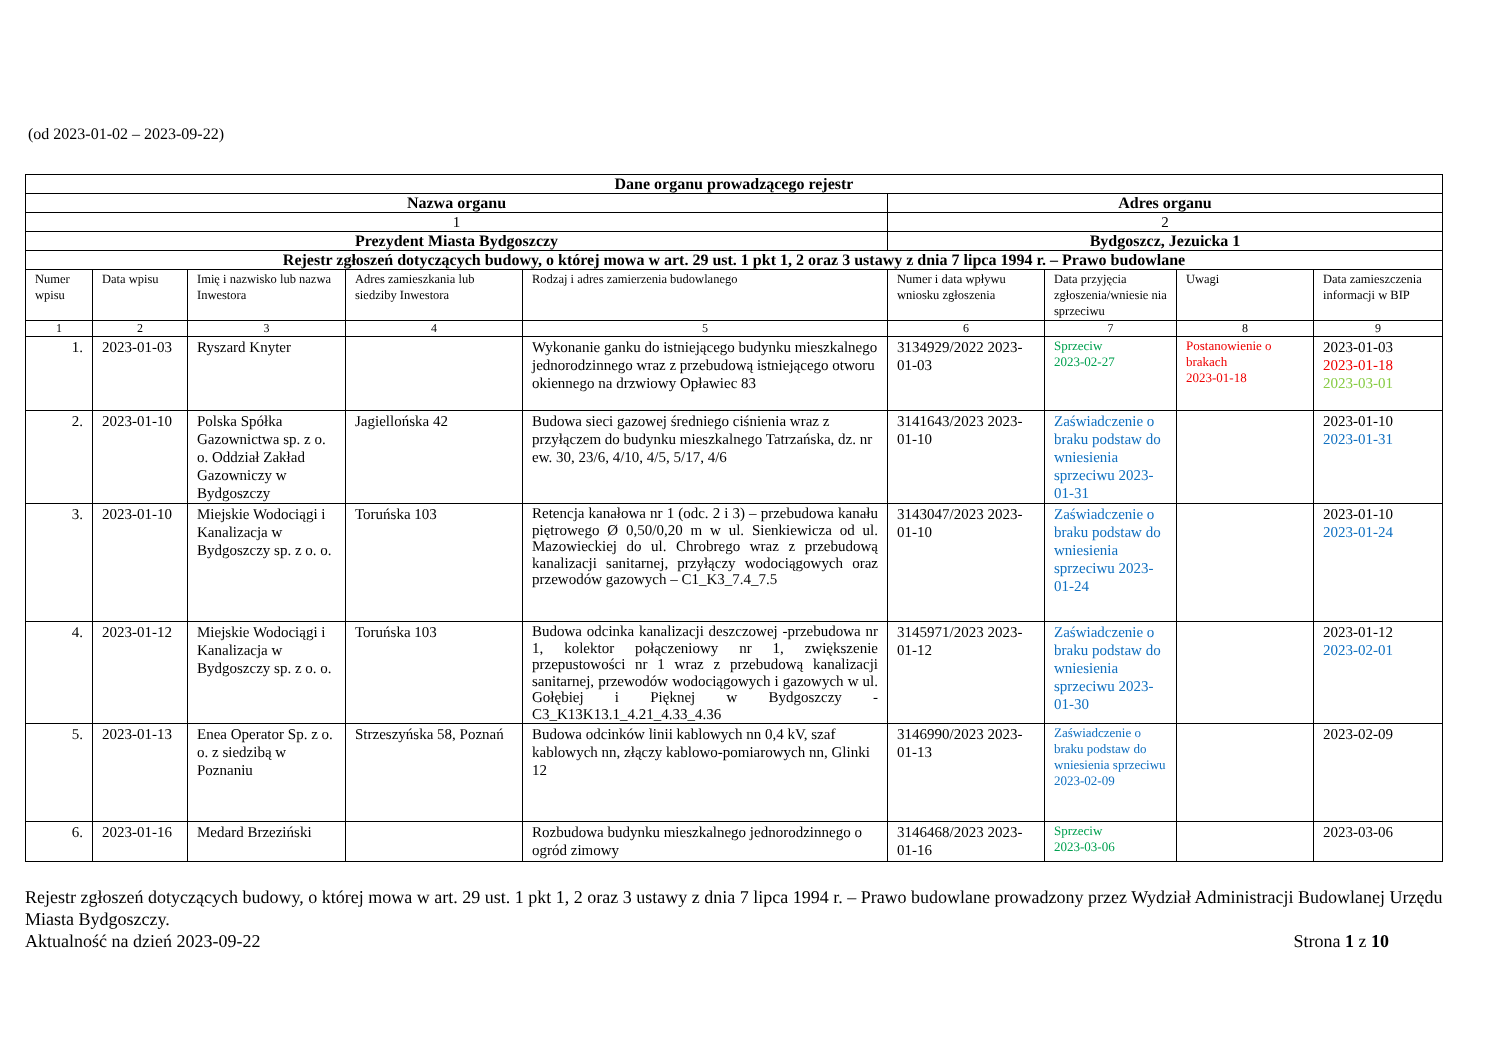(od 2023-01-02 – 2023-09-22)
| Dane organu prowadzącego rejestr | | | | | | | | |
| --- | --- | --- | --- | --- | --- | --- | --- | --- |
| Nazwa organu | | | | | Adres organu | | | |
| 1 | | | | | 2 | | | |
| Prezydent Miasta Bydgoszczy | | | | | Bydgoszcz, Jezuicka 1 | | | |
| Rejestr zgłoszeń dotyczących budowy, o której mowa w art. 29 ust. 1 pkt 1, 2 oraz 3 ustawy z dnia 7 lipca 1994 r. – Prawo budowlane | | | | | | | | |
| Numer wpisu | Data wpisu | Imię i nazwisko lub nazwa Inwestora | Adres zamieszkania lub siedziby Inwestora | Rodzaj i adres zamierzenia budowlanego | Numer i data wpływu wniosku zgłoszenia | Data przyjęcia zgłoszenia/wniesie nia sprzeciwu | Uwagi | Data zamieszczenia informacji w BIP |
| 1 | 2 | 3 | 4 | 5 | 6 | 7 | 8 | 9 |
| 1. | 2023-01-03 | Ryszard Knyter | | Wykonanie ganku do istniejącego budynku mieszkalnego jednorodzinnego wraz z przebudową istniejącego otworu okiennego na drzwiowy Opławiec 83 | 3134929/2022 2023-01-03 | Sprzeciw 2023-02-27 | Postanowienie o brakach 2023-01-18 | 2023-01-03 2023-01-18 2023-03-01 |
| 2. | 2023-01-10 | Polska Spółka Gazownictwa sp. z o. o. Oddział Zakład Gazowniczy w Bydgoszczy | Jagiellońska 42 | Budowa sieci gazowej średniego ciśnienia wraz z przyłączem do budynku mieszkalnego Tatrzańska, dz. nr ew. 30, 23/6, 4/10, 4/5, 5/17, 4/6 | 3141643/2023 2023-01-10 | Zaświadczenie o braku podstaw do wniesienia sprzeciwu 2023-01-31 | | 2023-01-10 2023-01-31 |
| 3. | 2023-01-10 | Miejskie Wodociągi i Kanalizacja w Bydgoszczy sp. z o. o. | Toruńska 103 | Retencja kanałowa nr 1 (odc. 2 i 3) – przebudowa kanału piętrowego Ø 0,50/0,20 m w ul. Sienkiewicza od ul. Mazowieckiej do ul. Chrobrego wraz z przebudową kanalizacji sanitarnej, przyłączy wodociągowych oraz przewodów gazowych – C1_K3_7.4_7.5 | 3143047/2023 2023-01-10 | Zaświadczenie o braku podstaw do wniesienia sprzeciwu 2023-01-24 | | 2023-01-10 2023-01-24 |
| 4. | 2023-01-12 | Miejskie Wodociągi i Kanalizacja w Bydgoszczy sp. z o. o. | Toruńska 103 | Budowa odcinka kanalizacji deszczowej -przebudowa nr 1, kolektor połączeniowy nr 1, zwiększenie przepustowości nr 1 wraz z przebudową kanalizacji sanitarnej, przewodów wodociągowych i gazowych w ul. Gołębiej i Pięknej w Bydgoszczy - C3_K13K13.1_4.21_4.33_4.36 | 3145971/2023 2023-01-12 | Zaświadczenie o braku podstaw do wniesienia sprzeciwu 2023-01-30 | | 2023-01-12 2023-02-01 |
| 5. | 2023-01-13 | Enea Operator Sp. z o. o. z siedzibą w Poznaniu | Strzeszyńska 58, Poznań | Budowa odcinków linii kablowych nn 0,4 kV, szaf kablowych nn, złączy kablowo-pomiarowych nn, Glinki 12 | 3146990/2023 2023-01-13 | Zaświadczenie o braku podstaw do wniesienia sprzeciwu 2023-02-09 | | 2023-02-09 |
| 6. | 2023-01-16 | Medard Brzeziński | | Rozbudowa budynku mieszkalnego jednorodzinnego o ogród zimowy | 3146468/2023 2023-01-16 | Sprzeciw 2023-03-06 | | 2023-03-06 |
Rejestr zgłoszeń dotyczących budowy, o której mowa w art. 29 ust. 1 pkt 1, 2 oraz 3 ustawy z dnia 7 lipca 1994 r. – Prawo budowlane prowadzony przez Wydział Administracji Budowlanej Urzędu Miasta Bydgoszczy.
Aktualność na dzień 2023-09-22 Strona 1 z 10